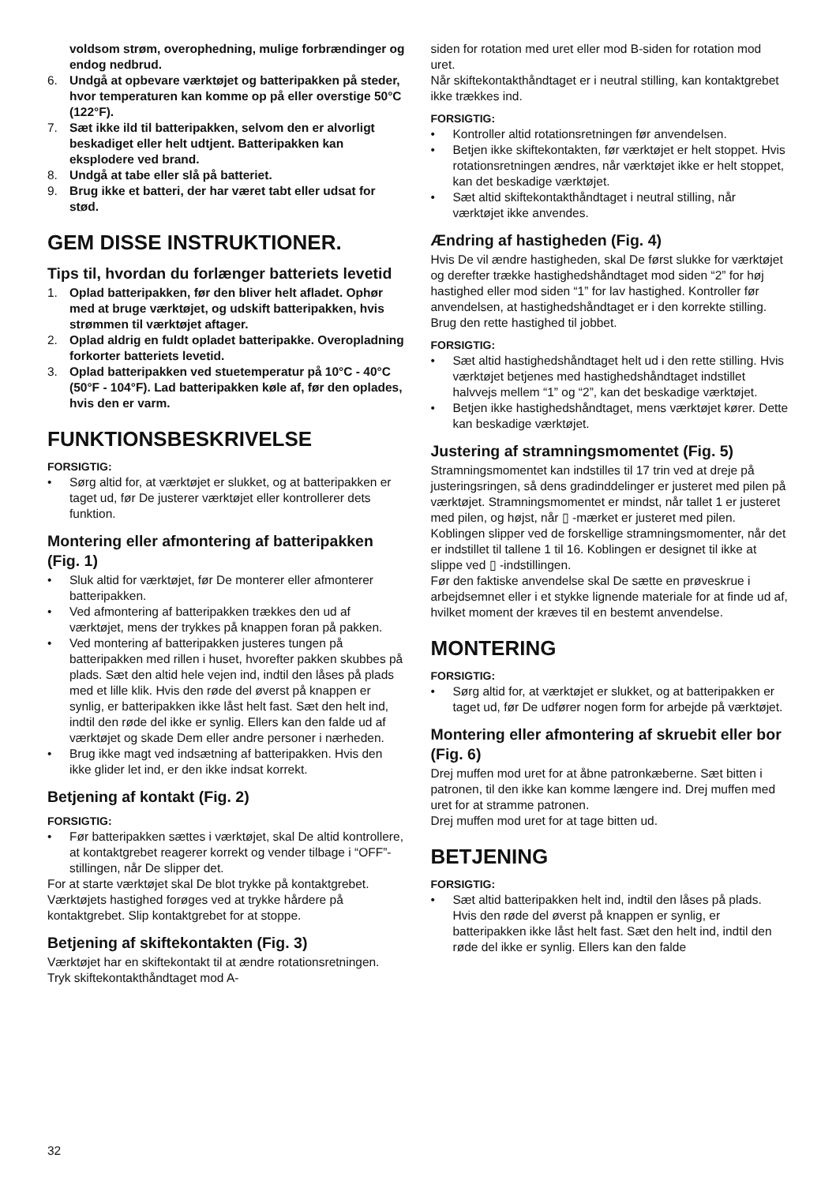voldsom strøm, overophedning, mulige forbrændinger og endog nedbrud.
6. Undgå at opbevare værktøjet og batteripakken på steder, hvor temperaturen kan komme op på eller overstige 50°C (122°F).
7. Sæt ikke ild til batteripakken, selvom den er alvorligt beskadiget eller helt udtjent. Batteripakken kan eksplodere ved brand.
8. Undgå at tabe eller slå på batteriet.
9. Brug ikke et batteri, der har været tabt eller udsat for stød.
GEM DISSE INSTRUKTIONER.
Tips til, hvordan du forlænger batteriets levetid
1. Oplad batteripakken, før den bliver helt afladet. Ophør med at bruge værktøjet, og udskift batteripakken, hvis strømmen til værktøjet aftager.
2. Oplad aldrig en fuldt opladet batteripakke. Overopladning forkorter batteriets levetid.
3. Oplad batteripakken ved stuetemperatur på 10°C - 40°C (50°F - 104°F). Lad batteripakken køle af, før den oplades, hvis den er varm.
FUNKTIONSBESKRIVELSE
FORSIGTIG:
• Sørg altid for, at værktøjet er slukket, og at batteripakken er taget ud, før De justerer værktøjet eller kontrollerer dets funktion.
Montering eller afmontering af batteripakken (Fig. 1)
• Sluk altid for værktøjet, før De monterer eller afmonterer batteripakken.
• Ved afmontering af batteripakken trækkes den ud af værktøjet, mens der trykkes på knappen foran på pakken.
• Ved montering af batteripakken justeres tungen på batteripakken med rillen i huset, hvorefter pakken skubbes på plads. Sæt den altid hele vejen ind, indtil den låses på plads med et lille klik. Hvis den røde del øverst på knappen er synlig, er batteripakken ikke låst helt fast. Sæt den helt ind, indtil den røde del ikke er synlig. Ellers kan den falde ud af værktøjet og skade Dem eller andre personer i nærheden.
• Brug ikke magt ved indsætning af batteripakken. Hvis den ikke glider let ind, er den ikke indsat korrekt.
Betjening af kontakt (Fig. 2)
FORSIGTIG:
• Før batteripakken sættes i værktøjet, skal De altid kontrollere, at kontaktgrebet reagerer korrekt og vender tilbage i “OFF”-stillingen, når De slipper det.
For at starte værktøjet skal De blot trykke på kontaktgrebet. Værktøjets hastighed forøges ved at trykke hårdere på kontaktgrebet. Slip kontaktgrebet for at stoppe.
Betjening af skiftekontakten (Fig. 3)
Værktøjet har en skiftekontakt til at ændre rotationsretningen. Tryk skiftekontakthåndtaget mod A-
siden for rotation med uret eller mod B-siden for rotation mod uret.
Når skiftekontakthåndtaget er i neutral stilling, kan kontaktgrebet ikke trækkes ind.
FORSIGTIG:
• Kontroller altid rotationsretningen før anvendelsen.
• Betjen ikke skiftekontakten, før værktøjet er helt stoppet. Hvis rotationsretningen ændres, når værktøjet ikke er helt stoppet, kan det beskadige værktøjet.
• Sæt altid skiftekontakthåndtaget i neutral stilling, når værktøjet ikke anvendes.
Ændring af hastigheden (Fig. 4)
Hvis De vil ændre hastigheden, skal De først slukke for værktøjet og derefter trække hastighedshåndtaget mod siden “2” for høj hastighed eller mod siden “1” for lav hastighed. Kontroller før anvendelsen, at hastighedshåndtaget er i den korrekte stilling. Brug den rette hastighed til jobbet.
FORSIGTIG:
• Sæt altid hastighedshåndtaget helt ud i den rette stilling. Hvis værktøjet betjenes med hastighedshåndtaget indstillet halvvejs mellem “1” og “2”, kan det beskadige værktøjet.
• Betjen ikke hastighedshåndtaget, mens værktøjet kører. Dette kan beskadige værktøjet.
Justering af stramningsmomentet (Fig. 5)
Stramningsmomentet kan indstilles til 17 trin ved at dreje på justeringsringen, så dens gradinddelinger er justeret med pilen på værktøjet. Stramningsmomentet er mindst, når tallet 1 er justeret med pilen, og højst, når ▯ -mærket er justeret med pilen.
Koblingen slipper ved de forskellige stramningsmomenter, når det er indstillet til tallene 1 til 16. Koblingen er designet til ikke at slippe ved ▯ -indstillingen.
Før den faktiske anvendelse skal De sætte en prøveskrue i arbejdsemnet eller i et stykke lignende materiale for at finde ud af, hvilket moment der kræves til en bestemt anvendelse.
MONTERING
FORSIGTIG:
• Sørg altid for, at værktøjet er slukket, og at batteripakken er taget ud, før De udfører nogen form for arbejde på værktøjet.
Montering eller afmontering af skruebit eller bor (Fig. 6)
Drej muffen mod uret for at åbne patronkæberne. Sæt bitten i patronen, til den ikke kan komme længere ind. Drej muffen med uret for at stramme patronen.
Drej muffen mod uret for at tage bitten ud.
BETJENING
FORSIGTIG:
• Sæt altid batteripakken helt ind, indtil den låses på plads. Hvis den røde del øverst på knappen er synlig, er batteripakken ikke låst helt fast. Sæt den helt ind, indtil den røde del ikke er synlig. Ellers kan den falde
32